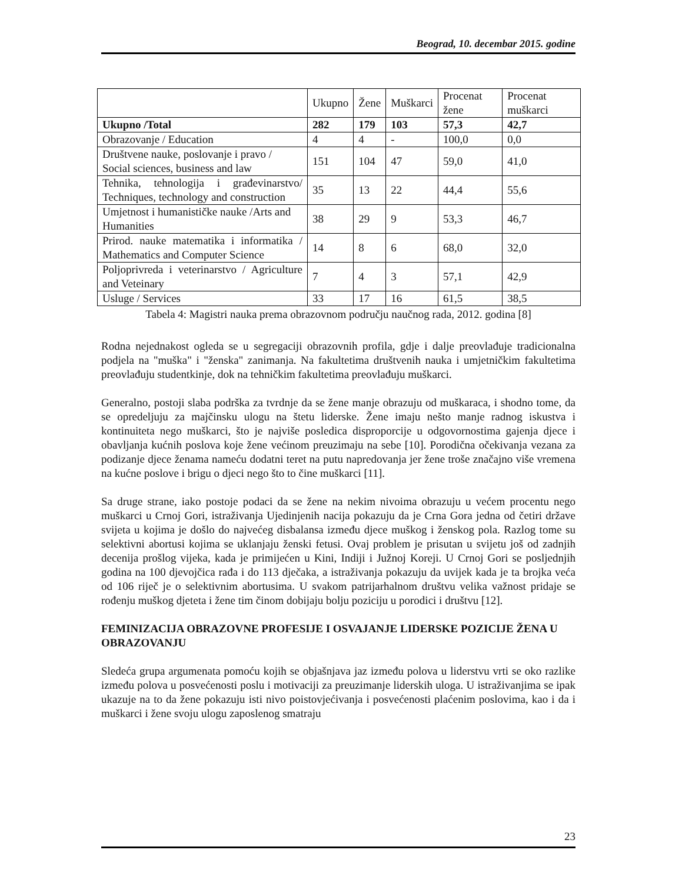Beograd, 10. decembar 2015. godine
| | Ukupno | Žene | Muškarci | Procenat žene | Procenat muškarci |
| --- | --- | --- | --- | --- | --- |
| Ukupno /Total | 282 | 179 | 103 | 57,3 | 42,7 |
| Obrazovanje / Education | 4 | 4 | - | 100,0 | 0,0 |
| Društvene nauke, poslovanje i pravo / Social sciences, business and law | 151 | 104 | 47 | 59,0 | 41,0 |
| Tehnika, tehnologija i građevinarstvo/ Techniques, technology and construction | 35 | 13 | 22 | 44,4 | 55,6 |
| Umjetnost i humanističke nauke /Arts and Humanities | 38 | 29 | 9 | 53,3 | 46,7 |
| Prirod. nauke matematika i informatika / Mathematics and Computer Science | 14 | 8 | 6 | 68,0 | 32,0 |
| Poljoprivreda i veterinarstvo / Agriculture and Veteinary | 7 | 4 | 3 | 57,1 | 42,9 |
| Usluge / Services | 33 | 17 | 16 | 61,5 | 38,5 |
Tabela 4: Magistri nauka prema obrazovnom području naučnog rada, 2012. godina [8]
Rodna nejednakost ogleda se u segregaciji obrazovnih profila, gdje i dalje preovlađuje tradicionalna podjela na "muška" i "ženska" zanimanja. Na fakultetima društvenih nauka i umjetničkim fakultetima preovlađuju studentkinje, dok na tehničkim fakultetima preovlađuju muškarci.
Generalno, postoji slaba podrška za tvrdnje da se žene manje obrazuju od muškaraca, i shodno tome, da se opredeljuju za majčinsku ulogu na štetu liderske. Žene imaju nešto manje radnog iskustva i kontinuiteta nego muškarci, što je najviše posledica disproporcije u odgovornostima gajenja djece i obavljanja kućnih poslova koje žene većinom preuzimaju na sebe [10]. Porodična očekivanja vezana za podizanje djece ženama nameću dodatni teret na putu napredovanja jer žene troše značajno više vremena na kućne poslove i brigu o djeci nego što to čine muškarci [11].
Sa druge strane, iako postoje podaci da se žene na nekim nivoima obrazuju u većem procentu nego muškarci u Crnoj Gori, istraživanja Ujedinjenih nacija pokazuju da je Crna Gora jedna od četiri države svijeta u kojima je došlo do najvećeg disbalansa između djece muškog i ženskog pola. Razlog tome su selektivni abortusi kojima se uklanjaju ženski fetusi. Ovaj problem je prisutan u svijetu još od zadnjih decenija prošlog vijeka, kada je primijećen u Kini, Indiji i Južnoj Koreji. U Crnoj Gori se posljednjih godina na 100 djevojčica rađa i do 113 dječaka, a istraživanja pokazuju da uvijek kada je ta brojka veća od 106 riječ je o selektivnim abortusima. U svakom patrijarhalnom društvu velika važnost pridaje se rođenju muškog djeteta i žene tim činom dobijaju bolju poziciju u porodici i društvu [12].
FEMINIZACIJA OBRAZOVNE PROFESIJE I OSVAJANJE LIDERSKE POZICIJE ŽENA U OBRAZOVANJU
Sledeća grupa argumenata pomoću kojih se objašnjava jaz između polova u liderstvu vrti se oko razlike između polova u posvećenosti poslu i motivaciji za preuzimanje liderskih uloga. U istraživanjima se ipak ukazuje na to da žene pokazuju isti nivo poistovjećivanja i posvećenosti plaćenim poslovima, kao i da i muškarci i žene svoju ulogu zaposlenog smatraju
23